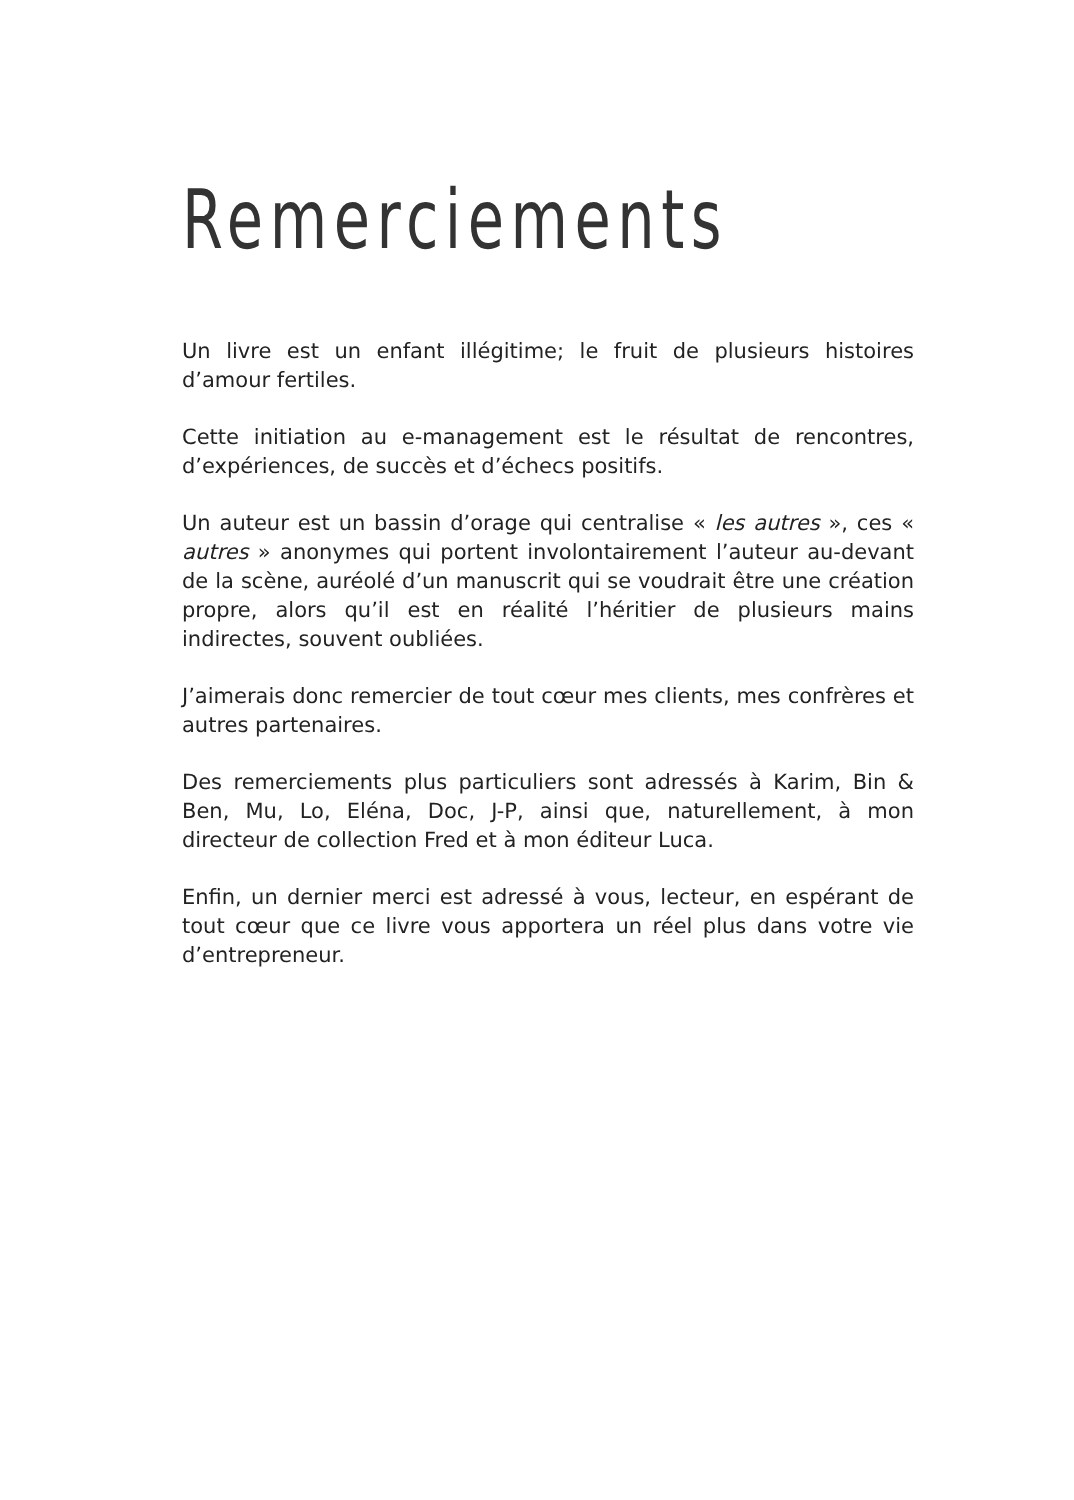Remerciements
Un livre est un enfant illégitime; le fruit de plusieurs histoires d’amour fertiles.
Cette initiation au e-management est le résultat de rencontres, d’expé­riences, de succès et d’échecs positifs.
Un auteur est un bassin d’orage qui centralise « les autres », ces « autres » anonymes qui portent involontairement l’auteur au-devant de la scène, auréolé d’un manuscrit qui se voudrait être une création propre, alors qu’il est en réalité l’héritier de plusieurs mains indirectes, souvent oubliées.
J’aimerais donc remercier de tout cœur mes clients, mes confrères et autres partenaires.
Des remerciements plus particuliers sont adressés à Karim, Bin & Ben, Mu, Lo, Eléna, Doc, J-P, ainsi que, naturellement, à mon directeur de collection Fred et à mon éditeur Luca.
Enfin, un dernier merci est adressé à vous, lecteur, en espérant de tout cœur que ce livre vous apportera un réel plus dans votre vie d’entrepreneur.